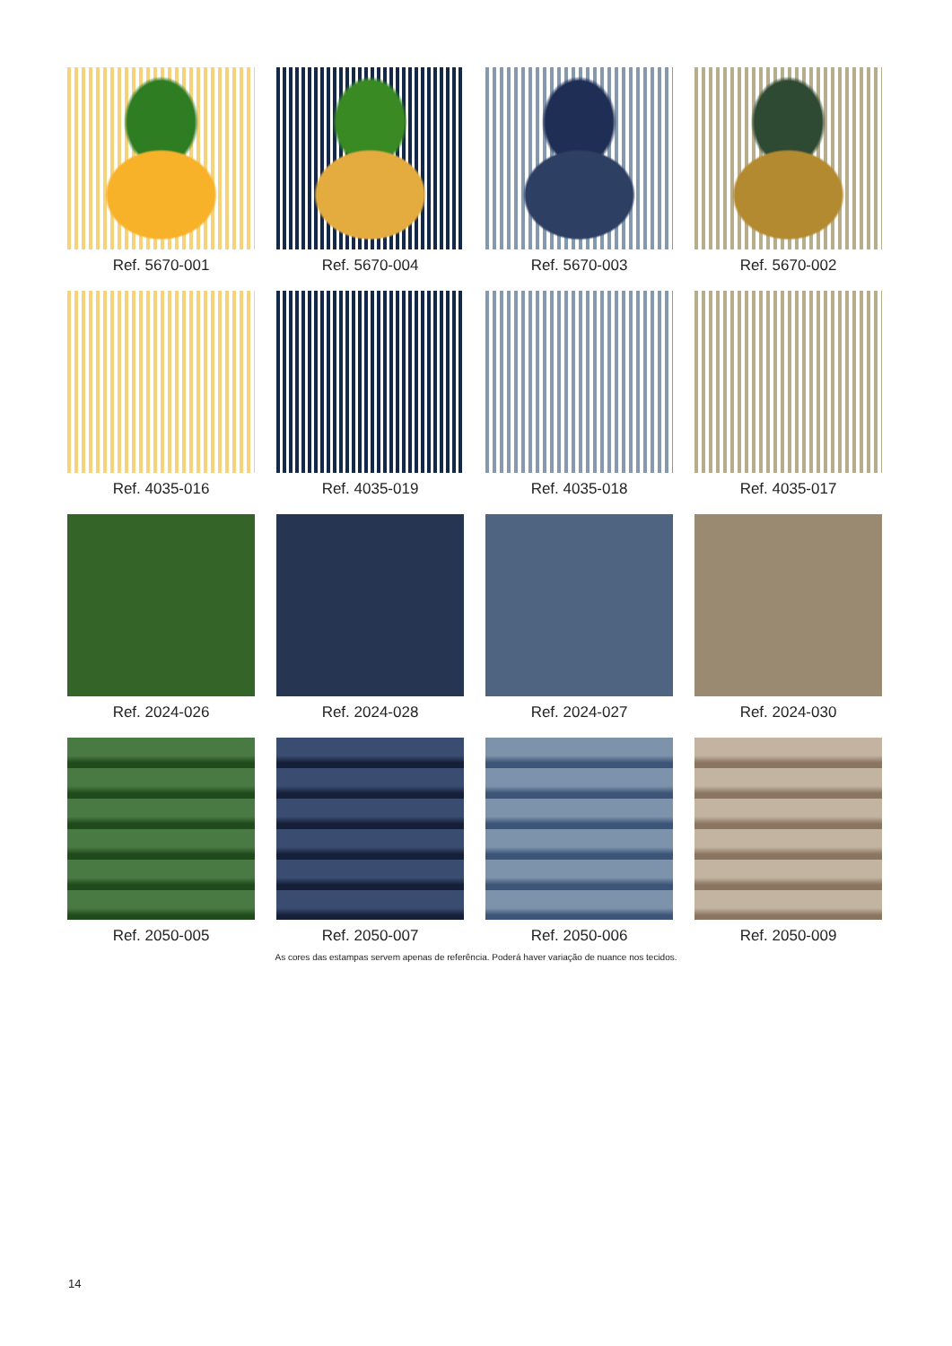Ref. 5670-001
Ref. 5670-004
Ref. 5670-003
Ref. 5670-002
Ref. 4035-016
Ref. 4035-019
Ref. 4035-018
Ref. 4035-017
Ref. 2024-026
Ref. 2024-028
Ref. 2024-027
Ref. 2024-030
Ref. 2050-005
Ref. 2050-007
Ref. 2050-006
Ref. 2050-009
As cores das estampas servem apenas de referência. Poderá haver variação de nuance nos tecidos.
14